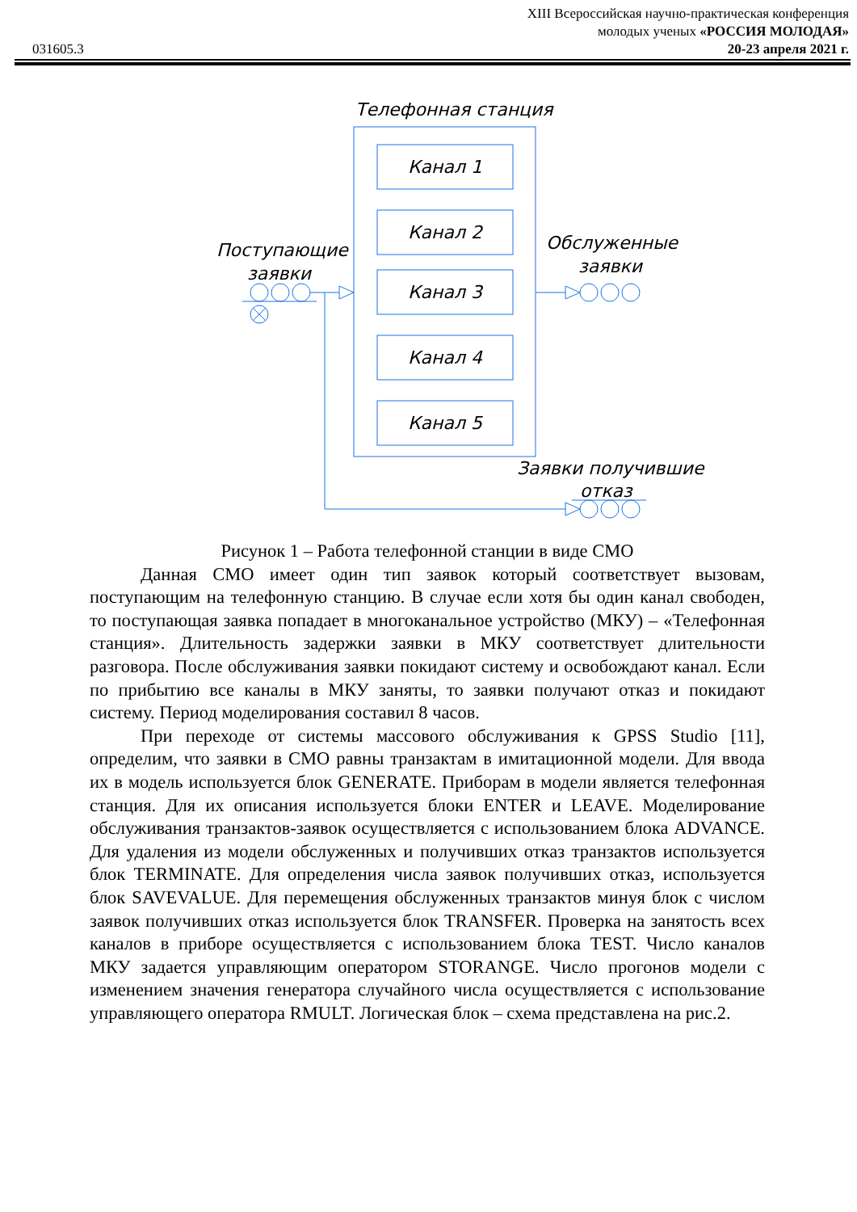XIII Всероссийская научно-практическая конференция
молодых ученых «РОССИЯ МОЛОДАЯ»
20-23 апреля 2021 г.
031605.3
Телефонная станция
Канал 1
Канал 2
Канал 3
Канал 4
Канал 5
Поступающие
заявки
Обслуженные
заявки
Заявки получившие
отказ
Рисунок 1 – Работа телефонной станции в виде СМО
Данная СМО имеет один тип заявок который соответствует вызовам, поступающим на телефонную станцию. В случае если хотя бы один канал свободен, то поступающая заявка попадает в многоканальное устройство (МКУ) – «Телефонная станция». Длительность задержки заявки в МКУ соответствует длительности разговора. После обслуживания заявки покидают систему и освобождают канал. Если по прибытию все каналы в МКУ заняты, то заявки получают отказ и покидают систему. Период моделирования составил 8 часов.
При переходе от системы массового обслуживания к GPSS Studio [11], определим, что заявки в СМО равны транзактам в имитационной модели. Для ввода их в модель используется блок GENERATE. Приборам в модели является телефонная станция. Для их описания используется блоки ENTER и LEAVE. Моделирование обслуживания транзактов-заявок осуществляется с использованием блока ADVANCE. Для удаления из модели обслуженных и получивших отказ транзактов используется блок TERMINATE. Для определения числа заявок получивших отказ, используется блок SAVEVALUE. Для перемещения обслуженных транзактов минуя блок с числом заявок получивших отказ используется блок TRANSFER. Проверка на занятость всех каналов в приборе осуществляется с использованием блока TEST. Число каналов МКУ задается управляющим оператором STORANGE. Число прогонов модели с изменением значения генератора случайного числа осуществляется с использование управляющего оператора RMULT. Логическая блок – схема представлена на рис.2.